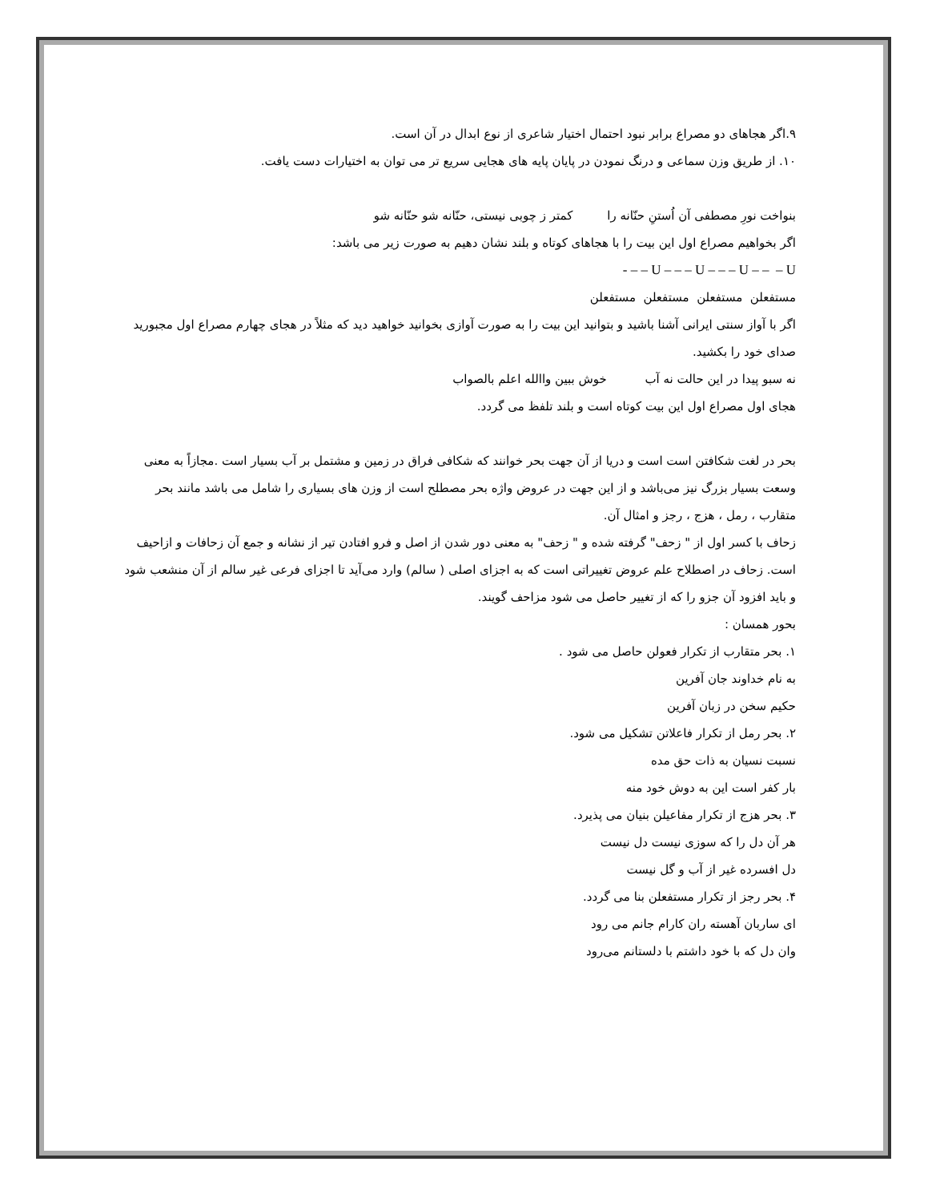۹.اگر هجاهای دو مصراع برابر نبود احتمال اختیار شاعری از نوع ابدال در آن است.
۱۰. از طریق وزن سماعی و درنگ نمودن در پایان پایه های هجایی سریع تر می توان به اختیارات دست یافت.
بنواخت نورِ مصطفی آن اُستنِ حنّانه را کمتر ز چوبی نیستی، حنّانه شو حنّانه شو
اگر بخواهیم مصراع اول این بیت را با هجاهای کوتاه و بلند نشان دهیم به صورت زیر می باشد:
U – – – U – – – U – – – U – – -
مستفعلن مستفعلن مستفعلن مستفعلن
اگر با آواز سنتی ایرانی آشنا باشید و بتوانید این بیت را به صورت آوازی بخوانید خواهید دید که مثلاً در هجای چهارم مصراع اول مجبورید صدای خود را بکشید.
نه سبو پیدا در این حالت نه آب خوش ببین واالله اعلم بالصواب
هجای اول مصراع اول این بیت کوتاه است و بلند تلفظ می گردد.
بحر در لغت شکافتن است است و دریا از آن جهت بحر خوانند که شکافی فراق در زمین و مشتمل بر آب بسیار است .مجازاً به معنی وسعت بسیار بزرگ نیز می‌باشد و از این جهت در عروض واژه بحر مصطلح است از وزن های بسیاری را شامل می باشد مانند بحر متقارب ، رمل ، هزج ، رجز و امثال آن.
زحاف با کسر اول از " زحف" گرفته شده و " زحف" به معنی دور شدن از اصل و فرو افتادن تیر از نشانه و جمع آن زحافات و ازاحیف است. زحاف در اصطلاح علم عروض تغییراتی است که به اجزای اصلی ( سالم) وارد می‌آید تا اجزای فرعی غیر سالم از آن منشعب شود و باید افزود آن جزو را که از تغییر حاصل می شود مزاحف گویند.
بحور همسان :
۱. بحر متقارب از تکرار فعولن حاصل می شود .
به نام خداوند جان آفرین
حکیم سخن در زبان آفرین
۲. بحر رمل از تکرار فاعلاتن تشکیل می شود.
نسبت نسیان به ذات حق مده
بار کفر است این به دوش خود منه
۳. بحر هزج از تکرار مفاعیلن بنیان می پذیرد.
هر آن دل را که سوزی نیست دل نیست
دل افسرده غیر از آب و گل نیست
۴. بحر رجز از تکرار مستفعلن بنا می گردد.
ای ساربان آهسته ران کارام جانم می رود
وان دل که با خود داشتم با دلستانم می‌رود